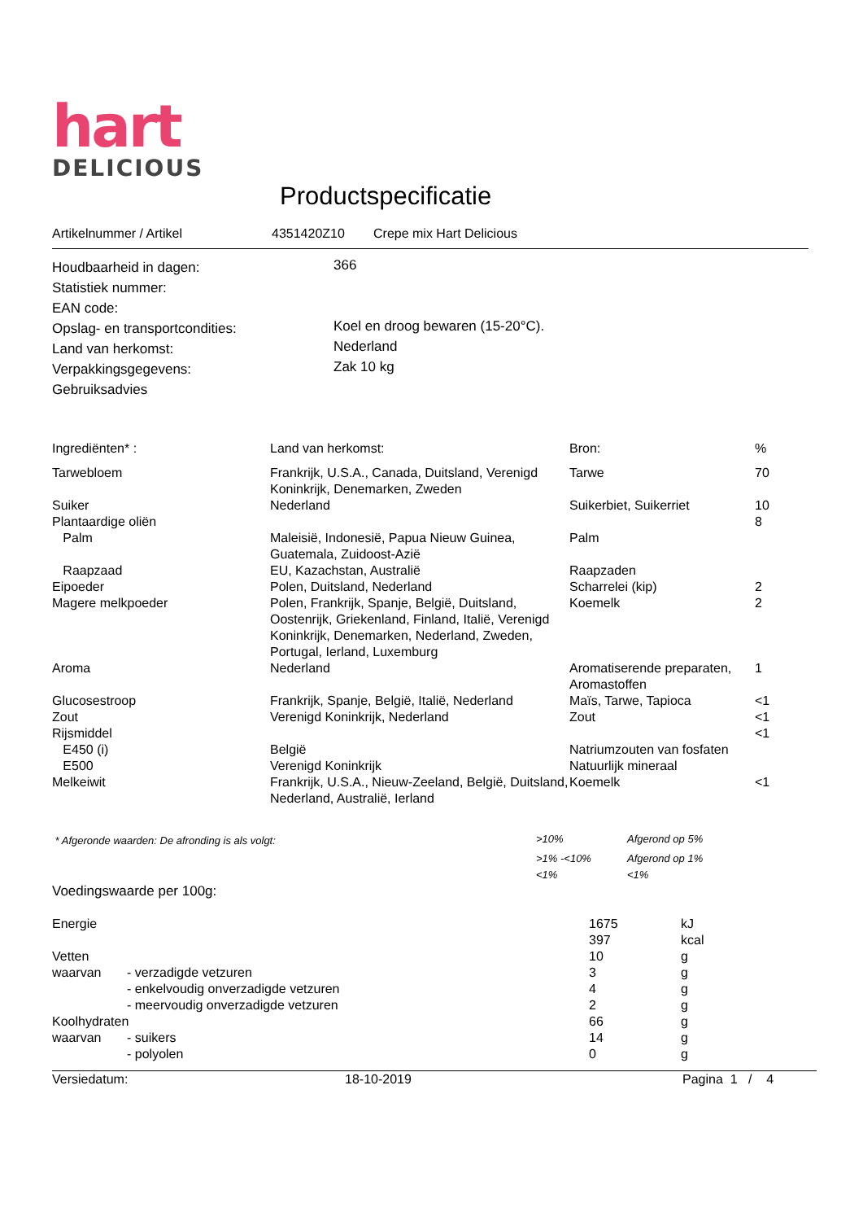hart
DELICIOUS
Productspecificatie
| Artikelnummer / Artikel | 4351420Z10 | Crepe mix Hart Delicious |
| Houdbaarheid in dagen: | 366 |
| Statistiek nummer: | |
| EAN code: | |
| Opslag- en transportcondities: | Koel en droog bewaren (15-20°C). |
| Land van herkomst: | Nederland |
| Verpakkingsgegevens: | Zak 10 kg |
| Gebruiksadvies | |
| Ingrediënten* : | Land van herkomst: | Bron: | % |
| --- | --- | --- | --- |
| Tarwebloem | Frankrijk, U.S.A., Canada, Duitsland, Verenigd Koninkrijk, Denemarken, Zweden | Tarwe | 70 |
| Suiker | Nederland | Suikerbiet, Suikerriet | 10 |
| Plantaardige oliën | | | 8 |
| Palm | Maleisië, Indonesië, Papua Nieuw Guinea, Guatemala, Zuidoost-Azië | Palm | |
| Raapzaad | EU, Kazachstan, Australië | Raapzaden | |
| Eipoeder | Polen, Duitsland, Nederland | Scharrelei (kip) | 2 |
| Magere melkpoeder | Polen, Frankrijk, Spanje, België, Duitsland, Oostenrijk, Griekenland, Finland, Italië, Verenigd Koninkrijk, Denemarken, Nederland, Zweden, Portugal, Ierland, Luxemburg | Koemelk | 2 |
| Aroma | Nederland | Aromatiserende preparaten, Aromastoffen | 1 |
| Glucosestroop | Frankrijk, Spanje, België, Italië, Nederland | Maïs, Tarwe, Tapioca | <1 |
| Zout | Verenigd Koninkrijk, Nederland | Zout | <1 |
| Rijsmiddel | | | <1 |
| E450 (i) | België | Natriumzouten van fosfaten | |
| E500 | Verenigd Koninkrijk | Natuurlijk mineraal | |
| Melkeiwit | Frankrijk, U.S.A., Nieuw-Zeeland, België, Duitsland, Nederland, Australië, Ierland | Koemelk | <1 |
| * Afgeronde waarden: De afronding is als volgt: | >10% | Afgerond op 5% |
| | >1% -<10% | Afgerond op 1% |
| | <1% | <1% |
Voedingswaarde per 100g:
| Energie | | 1675 | kJ |
| | | 397 | kcal |
| Vetten | | 10 | g |
| waarvan | - verzadigde vetzuren | 3 | g |
| | - enkelvoudig onverzadigde vetzuren | 4 | g |
| | - meervoudig onverzadigde vetzuren | 2 | g |
| Koolhydraten | | 66 | g |
| waarvan | - suikers | 14 | g |
| | - polyolen | 0 | g |
| Versiedatum: | 18-10-2019 | Pagina 1 / 4 |